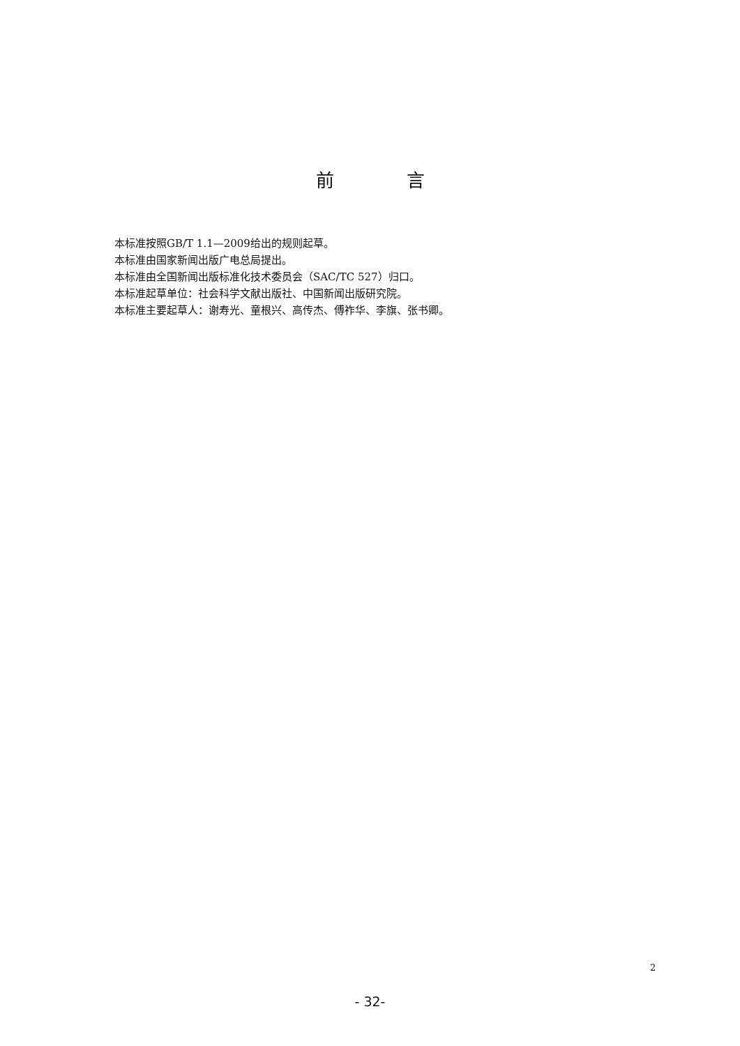前    言
本标准按照GB/T 1.1—2009给出的规则起草。
本标准由国家新闻出版广电总局提出。
本标准由全国新闻出版标准化技术委员会（SAC/TC 527）归口。
本标准起草单位：社会科学文献出版社、中国新闻出版研究院。
本标准主要起草人：谢寿光、童根兴、高传杰、傅祚华、李旗、张书卿。
2
- 32-